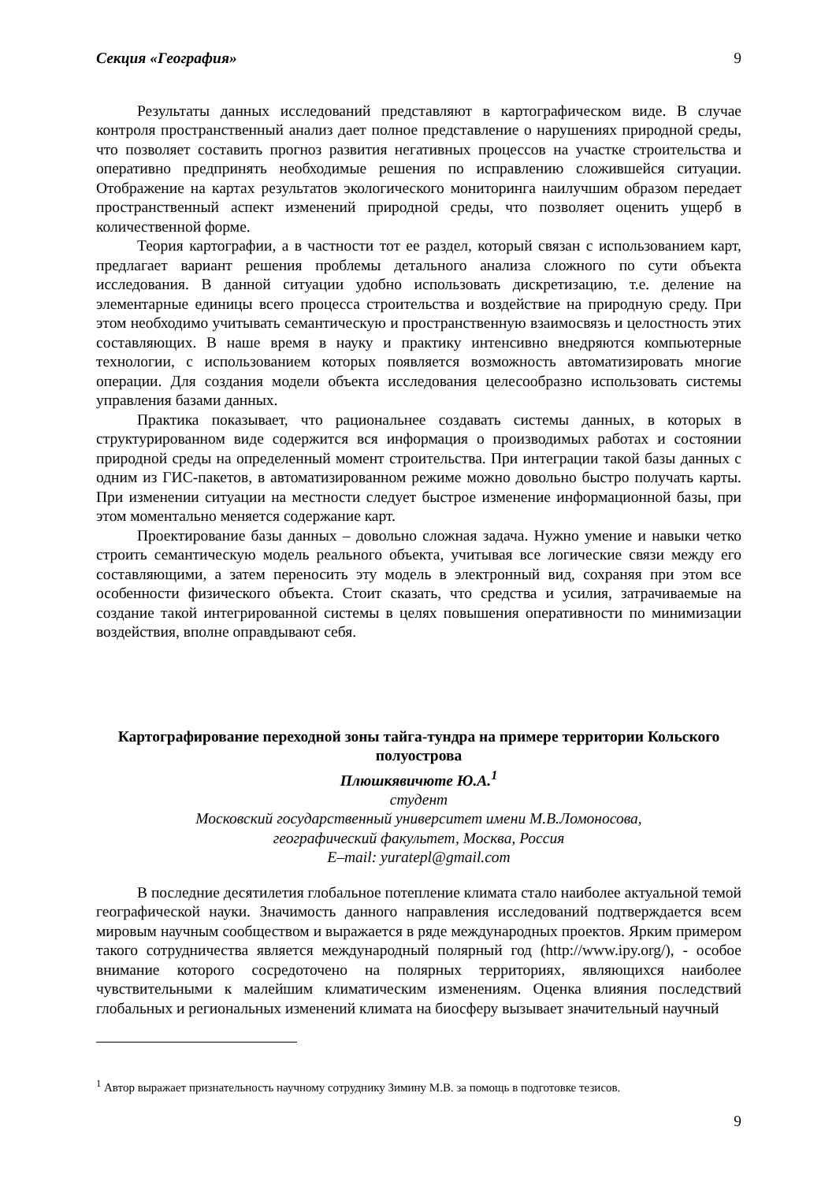Секция «География» 9
Результаты данных исследований представляют в картографическом виде. В случае контроля пространственный анализ дает полное представление о нарушениях природной среды, что позволяет составить прогноз развития негативных процессов на участке строительства и оперативно предпринять необходимые решения по исправлению сложившейся ситуации. Отображение на картах результатов экологического мониторинга наилучшим образом передает пространственный аспект изменений природной среды, что позволяет оценить ущерб в количественной форме.
Теория картографии, а в частности тот ее раздел, который связан с использованием карт, предлагает вариант решения проблемы детального анализа сложного по сути объекта исследования. В данной ситуации удобно использовать дискретизацию, т.е. деление на элементарные единицы всего процесса строительства и воздействие на природную среду. При этом необходимо учитывать семантическую и пространственную взаимосвязь и целостность этих составляющих. В наше время в науку и практику интенсивно внедряются компьютерные технологии, с использованием которых появляется возможность автоматизировать многие операции. Для создания модели объекта исследования целесообразно использовать системы управления базами данных.
Практика показывает, что рациональнее создавать системы данных, в которых в структурированном виде содержится вся информация о производимых работах и состоянии природной среды на определенный момент строительства. При интеграции такой базы данных с одним из ГИС-пакетов, в автоматизированном режиме можно довольно быстро получать карты. При изменении ситуации на местности следует быстрое изменение информационной базы, при этом моментально меняется содержание карт.
Проектирование базы данных – довольно сложная задача. Нужно умение и навыки четко строить семантическую модель реального объекта, учитывая все логические связи между его составляющими, а затем переносить эту модель в электронный вид, сохраняя при этом все особенности физического объекта. Стоит сказать, что средства и усилия, затрачиваемые на создание такой интегрированной системы в целях повышения оперативности по минимизации воздействия, вполне оправдывают себя.
Картографирование переходной зоны тайга-тундра на примере территории Кольского полуострова
Плюшкявичюте Ю.А.<sup>1</sup>
студент
Московский государственный университет имени М.В.Ломоносова,
географический факультет, Москва, Россия
E–mail: yuratepl@gmail.com
В последние десятилетия глобальное потепление климата стало наиболее актуальной темой географической науки. Значимость данного направления исследований подтверждается всем мировым научным сообществом и выражается в ряде международных проектов. Ярким примером такого сотрудничества является международный полярный год (http://www.ipy.org/), - особое внимание которого сосредоточено на полярных территориях, являющихся наиболее чувствительными к малейшим климатическим изменениям. Оценка влияния последствий глобальных и региональных изменений климата на биосферу вызывает значительный научный
<sup>1</sup> Автор выражает признательность научному сотруднику Зимину М.В. за помощь в подготовке тезисов.
9